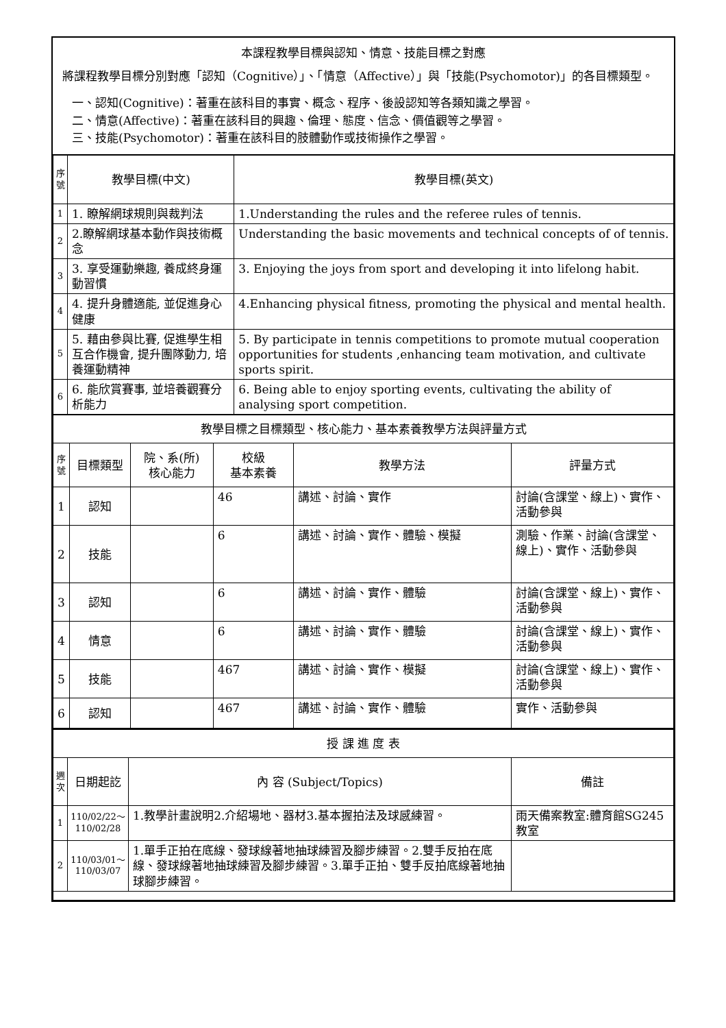本課程教學目標與認知、情意、技能目標之對應
將課程教學目標分別對應「認知（Cognitive）」、「情意（Affective）」與「技能(Psychomotor)」的各目標類型。
一、認知(Cognitive)：著重在該科目的事實、概念、程序、後設認知等各類知識之學習。
二、情意(Affective)：著重在該科目的興趣、倫理、態度、信念、價值觀等之學習。
三、技能(Psychomotor)：著重在該科目的肢體動作或技術操作之學習。
| 序號 | 教學目標(中文) | 教學目標(英文) |
| --- | --- | --- |
| 1 | 1. 瞭解網球規則與裁判法 | 1.Understanding the rules and the referee rules of tennis. |
| 2 | 2.瞭解網球基本動作與技術概念 | Understanding the basic movements and technical concepts of of tennis. |
| 3 | 3. 享受運動樂趣, 養成終身運動習慣 | 3. Enjoying the joys from sport and developing it into lifelong habit. |
| 4 | 4. 提升身體適能, 並促進身心健康 | 4.Enhancing physical fitness, promoting the physical and mental health. |
| 5 | 5. 藉由參與比賽, 促進學生相互合作機會, 提升團隊動力, 培養運動精神 | 5. By participate in tennis competitions to promote mutual cooperation opportunities for students ,enhancing team motivation, and cultivate sports spirit. |
| 6 | 6. 能欣賞賽事, 並培養觀賽分析能力 | 6. Being able to enjoy sporting events, cultivating the ability of analysing sport competition. |
| 教學目標之目標類型、核心能力、基本素養教學方法與評量方式 | | | | | |
| 序號 | 目標類型 | 院、系(所) 核心能力 | 校級 基本素養 | 教學方法 | 評量方式 |
| 1 | 認知 | | 46 | 講述、討論、實作 | 討論(含課堂、線上)、實作、活動參與 |
| 2 | 技能 | | 6 | 講述、討論、實作、體驗、模擬 | 測驗、作業、討論(含課堂、線上)、實作、活動參與 |
| 3 | 認知 | | 6 | 講述、討論、實作、體驗 | 討論(含課堂、線上)、實作、活動參與 |
| 4 | 情意 | | 6 | 講述、討論、實作、體驗 | 討論(含課堂、線上)、實作、活動參與 |
| 5 | 技能 | | 467 | 講述、討論、實作、模擬 | 討論(含課堂、線上)、實作、活動參與 |
| 6 | 認知 | | 467 | 講述、討論、實作、體驗 | 實作、活動參與 |
| 授 課 進 度 表 | | | |
| 週次 | 日期起訖 | 內 容 (Subject/Topics) | 備註 |
| 1 | 110/02/22～ 110/02/28 | 1.教學計畫說明2.介紹場地、器材3.基本握拍法及球感練習。 | 雨天備案教室:體育館SG245教室 |
| 2 | 110/03/01～ 110/03/07 | 1.單手正拍在底線、發球線著地抽球練習及腳步練習。2.雙手反拍在底線、發球線著地抽球練習及腳步練習。3.單手正拍、雙手反拍底線著地抽球腳步練習。 | |